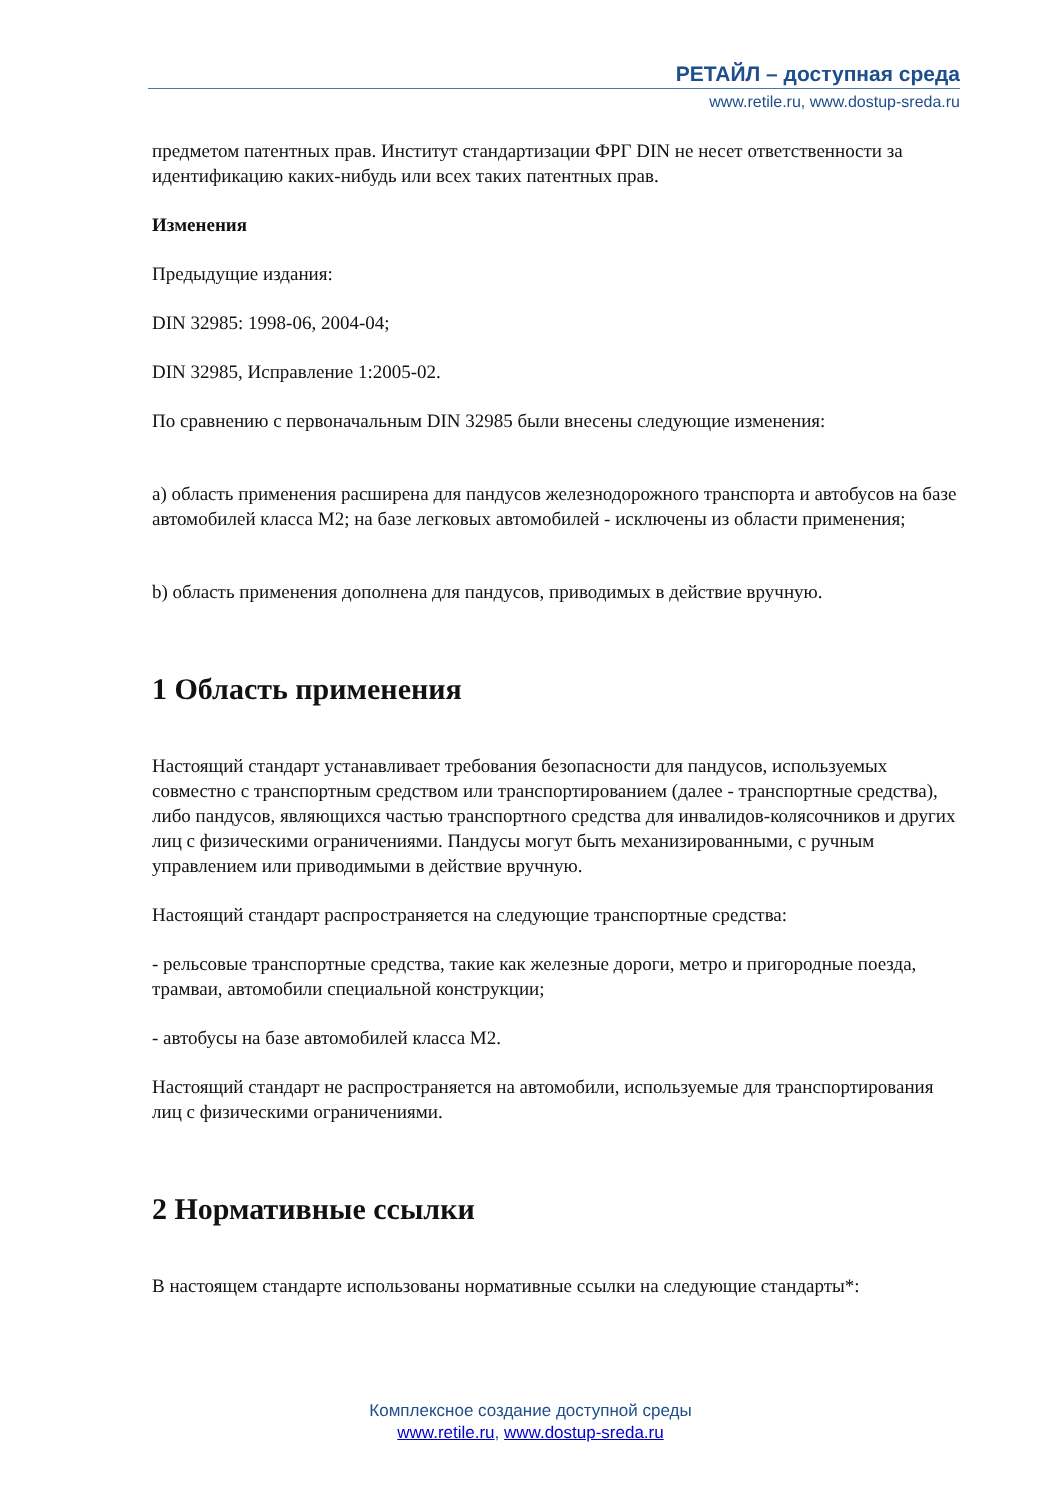РЕТАЙЛ – доступная среда
www.retile.ru, www.dostup-sreda.ru
предметом патентных прав. Институт стандартизации ФРГ DIN не несет ответственности за идентификацию каких-нибудь или всех таких патентных прав.
Изменения
Предыдущие издания:
DIN 32985: 1998-06, 2004-04;
DIN 32985, Исправление 1:2005-02.
По сравнению с первоначальным DIN 32985 были внесены следующие изменения:
a) область применения расширена для пандусов железнодорожного транспорта и автобусов на базе автомобилей класса M2; на базе легковых автомобилей - исключены из области применения;
b) область применения дополнена для пандусов, приводимых в действие вручную.
1 Область применения
Настоящий стандарт устанавливает требования безопасности для пандусов, используемых совместно с транспортным средством или транспортированием (далее - транспортные средства), либо пандусов, являющихся частью транспортного средства для инвалидов-колясочников и других лиц с физическими ограничениями. Пандусы могут быть механизированными, с ручным управлением или приводимыми в действие вручную.
Настоящий стандарт распространяется на следующие транспортные средства:
- рельсовые транспортные средства, такие как железные дороги, метро и пригородные поезда, трамваи, автомобили специальной конструкции;
- автобусы на базе автомобилей класса M2.
Настоящий стандарт не распространяется на автомобили, используемые для транспортирования лиц с физическими ограничениями.
2 Нормативные ссылки
В настоящем стандарте использованы нормативные ссылки на следующие стандарты*:
Комплексное создание доступной среды
www.retile.ru, www.dostup-sreda.ru